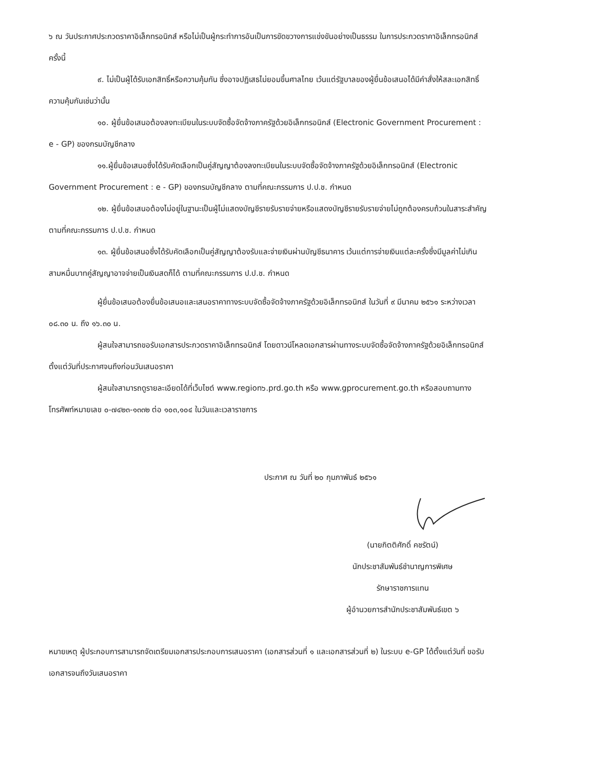๖ ณ วันประกาศประกวดราคาอิเล็กทรอนิกส์ หรือไม่เป็นผู้กระทำการอันเป็นการขัดขวางการแข่งขันอย่างเป็นธรรม ในการประกวดราคาอิเล็กทรอนิกส์ครั้งนี้
๙. ไม่เป็นผู้ได้รับเอกสิทธิ์หรือความคุ้มกัน ซึ่งอาจปฏิเสธไม่ยอมขึ้นศาลไทย เว้นแต่รัฐบาลของผู้ยื่นข้อเสนอได้มีคำสั่งให้สละเอกสิทธิ์ความคุ้มกันเช่นว่านั้น
๑๐. ผู้ยื่นข้อเสนอต้องลงทะเบียนในระบบจัดซื้อจัดจ้างภาครัฐด้วยอิเล็กทรอนิกส์ (Electronic Government Procurement : e - GP) ของกรมบัญชีกลาง
๑๑.ผู้ยื่นข้อเสนอซึ่งได้รับคัดเลือกเป็นคู่สัญญาต้องลงทะเบียนในระบบจัดซื้อจัดจ้างภาครัฐด้วยอิเล็กทรอนิกส์ (Electronic Government Procurement : e - GP) ของกรมบัญชีกลาง ตามที่คณะกรรมการ ป.ป.ช. กำหนด
๑๒. ผู้ยื่นข้อเสนอต้องไม่อยู่ในฐานะเป็นผู้ไม่แสดงบัญชีรายรับรายจ่ายหรือแสดงบัญชีรายรับรายจ่ายไม่ถูกต้องครบถ้วนในสาระสำคัญ ตามที่คณะกรรมการ ป.ป.ช. กำหนด
๑๓. ผู้ยื่นข้อเสนอซึ่งได้รับคัดเลือกเป็นคู่สัญญาต้องรับและจ่ายเงินผ่านบัญชีธนาคาร เว้นแต่การจ่ายเงินแต่ละครั้งซึ่งมีมูลค่าไม่เกินสามหมื่นบาทคู่สัญญาอาจจ่ายเป็นเงินสดก็ได้ ตามที่คณะกรรมการ ป.ป.ช. กำหนด
ผู้ยื่นข้อเสนอต้องยื่นข้อเสนอและเสนอราคาทางระบบจัดซื้อจัดจ้างภาครัฐด้วยอิเล็กทรอนิกส์ ในวันที่ ๙ มีนาคม ๒๕๖๑ ระหว่างเวลา ๐๘.๓๐ น. ถึง ๑๖.๓๐ น.
ผู้สนใจสามารถขอรับเอกสารประกวดราคาอิเล็กทรอนิกส์ โดยดาวน์โหลดเอกสารผ่านทางระบบจัดซื้อจัดจ้างภาครัฐด้วยอิเล็กทรอนิกส์ตั้งแต่วันที่ประกาศจนถึงก่อนวันเสนอราคา
ผู้สนใจสามารถดูรายละเอียดได้ที่เว็บไซต์ www.region๖.prd.go.th หรือ www.gprocurement.go.th หรือสอบถามทางโทรศัพท์หมายเลข ๐-๗๔๒๓-๑๓๓๒ ต่อ ๑๐๓,๑๐๔ ในวันและเวลาราชการ
ประกาศ ณ วันที่ ๒๐ กุมภาพันธ์ ๒๕๖๑
(นายกิตติศักดิ์ คชรัตน์)
นักประชาสัมพันธ์ชำนาญการพิเศษ
รักษาราชการแทน
ผู้อำนวยการสำนักประชาสัมพันธ์เขต ๖
หมายเหตุ ผู้ประกอบการสามารถจัดเตรียมเอกสารประกอบการเสนอราคา (เอกสารส่วนที่ ๑ และเอกสารส่วนที่ ๒) ในระบบ e-GP ได้ตั้งแต่วันที่ ขอรับเอกสารจนถึงวันเสนอราคา